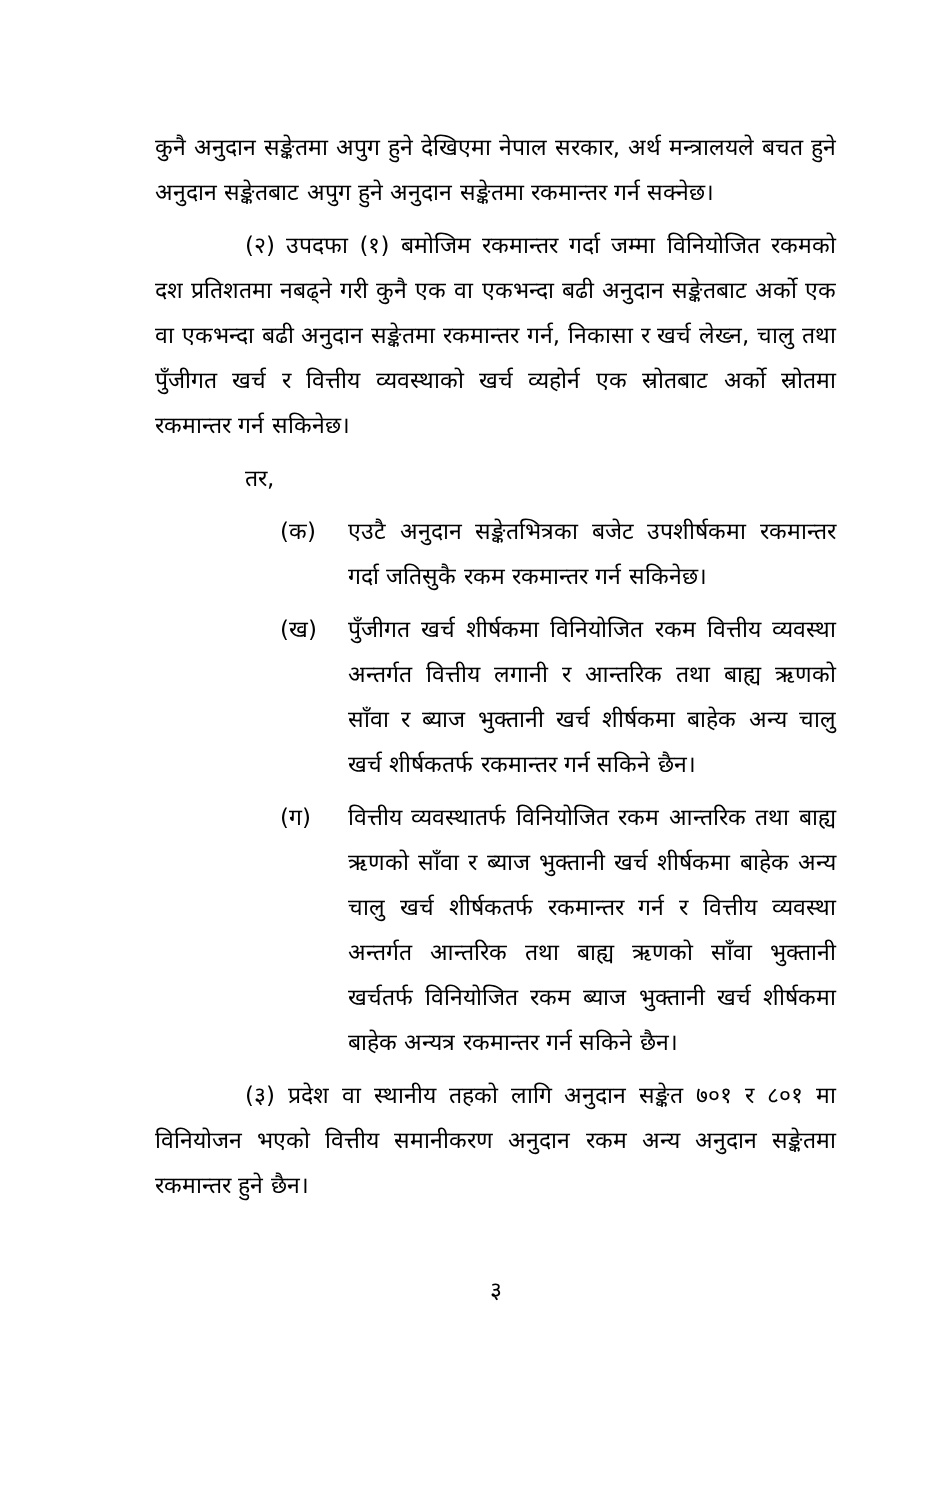कुनै अनुदान सङ्केतमा अपुग हुने देखिएमा नेपाल सरकार, अर्थ मन्त्रालयले बचत हुने अनुदान सङ्केतबाट अपुग हुने अनुदान सङ्केतमा रकमान्तर गर्न सक्नेछ।
(२) उपदफा (१) बमोजिम रकमान्तर गर्दा जम्मा विनियोजित रकमको दश प्रतिशतमा नबढ्ने गरी कुनै एक वा एकभन्दा बढी अनुदान सङ्केतबाट अर्को एक वा एकभन्दा बढी अनुदान सङ्केतमा रकमान्तर गर्न, निकासा र खर्च लेख्न, चालु तथा पुँजीगत खर्च र वित्तीय व्यवस्थाको खर्च व्यहोर्न एक स्रोतबाट अर्को स्रोतमा रकमान्तर गर्न सकिनेछ।
तर,
(क) एउटै अनुदान सङ्केतभित्रका बजेट उपशीर्षकमा रकमान्तर गर्दा जतिसुकै रकम रकमान्तर गर्न सकिनेछ।
(ख) पुँजीगत खर्च शीर्षकमा विनियोजित रकम वित्तीय व्यवस्था अन्तर्गत वित्तीय लगानी र आन्तरिक तथा बाह्य ऋणको साँवा र ब्याज भुक्तानी खर्च शीर्षकमा बाहेक अन्य चालु खर्च शीर्षकतर्फ रकमान्तर गर्न सकिने छैन।
(ग) वित्तीय व्यवस्थातर्फ विनियोजित रकम आन्तरिक तथा बाह्य ऋणको साँवा र ब्याज भुक्तानी खर्च शीर्षकमा बाहेक अन्य चालु खर्च शीर्षकतर्फ रकमान्तर गर्न र वित्तीय व्यवस्था अन्तर्गत आन्तरिक तथा बाह्य ऋणको साँवा भुक्तानी खर्चतर्फ विनियोजित रकम ब्याज भुक्तानी खर्च शीर्षकमा बाहेक अन्यत्र रकमान्तर गर्न सकिने छैन।
(३) प्रदेश वा स्थानीय तहको लागि अनुदान सङ्केत ७०१ र ८०१ मा विनियोजन भएको वित्तीय समानीकरण अनुदान रकम अन्य अनुदान सङ्केतमा रकमान्तर हुने छैन।
३